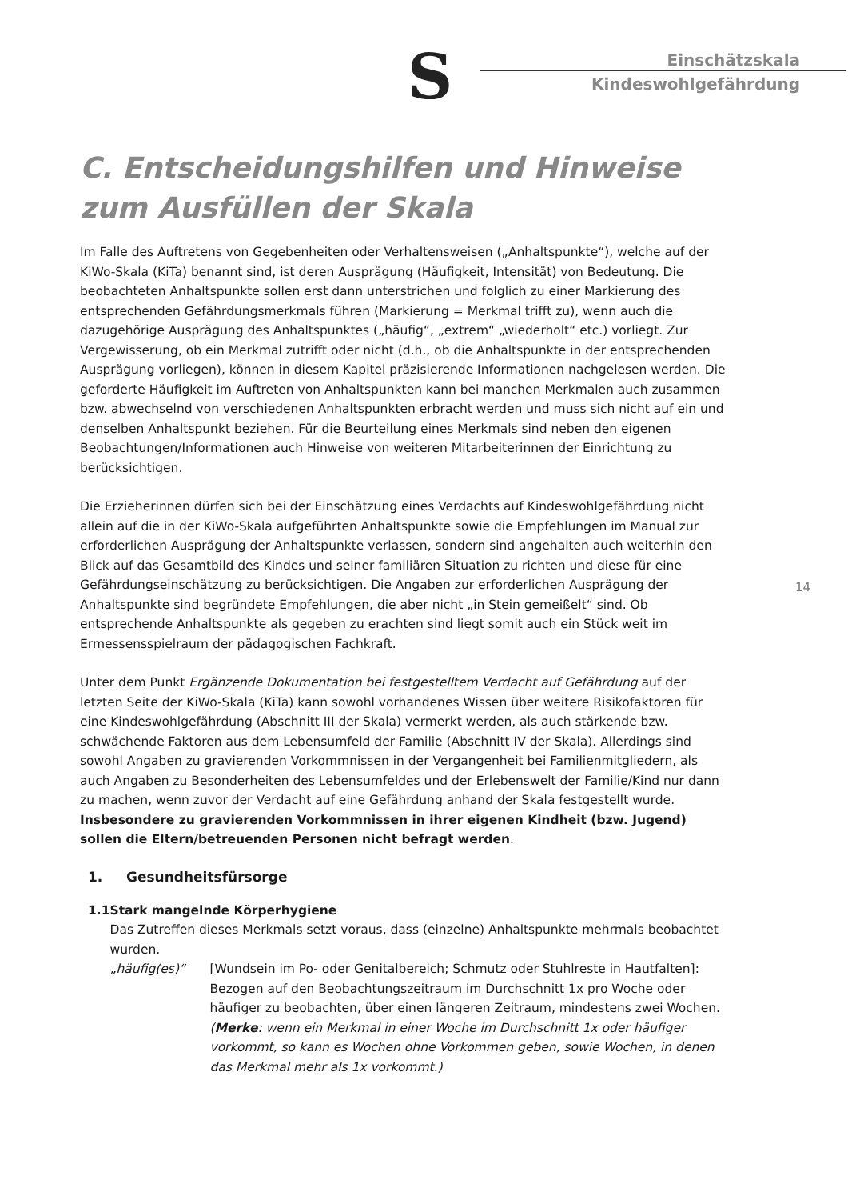S
Einschätzskala
Kindeswohlgefährdung
14
C. Entscheidungshilfen und Hinweise zum Ausfüllen der Skala
Im Falle des Auftretens von Gegebenheiten oder Verhaltensweisen („Anhaltspunkte“), welche auf der KiWo-Skala (KiTa) benannt sind, ist deren Ausprägung (Häufigkeit, Intensität) von Bedeutung. Die beobachteten Anhaltspunkte sollen erst dann unterstrichen und folglich zu einer Markierung des entsprechenden Gefährdungsmerkmals führen (Markierung = Merkmal trifft zu), wenn auch die dazugehörige Ausprägung des Anhaltspunktes („häufig“, „extrem“ „wiederholt“ etc.) vorliegt. Zur Vergewisserung, ob ein Merkmal zutrifft oder nicht (d.h., ob die Anhaltspunkte in der entsprechenden Ausprägung vorliegen), können in diesem Kapitel präzisierende Informationen nachgelesen werden. Die geforderte Häufigkeit im Auftreten von Anhaltspunkten kann bei manchen Merkmalen auch zusammen bzw. abwechselnd von verschiedenen Anhaltspunkten erbracht werden und muss sich nicht auf ein und denselben Anhaltspunkt beziehen. Für die Beurteilung eines Merkmals sind neben den eigenen Beobachtungen/Informationen auch Hinweise von weiteren Mitarbeiterinnen der Einrichtung zu berücksichtigen.
Die Erzieherinnen dürfen sich bei der Einschätzung eines Verdachts auf Kindeswohlgefährdung nicht allein auf die in der KiWo-Skala aufgeführten Anhaltspunkte sowie die Empfehlungen im Manual zur erforderlichen Ausprägung der Anhaltspunkte verlassen, sondern sind angehalten auch weiterhin den Blick auf das Gesamtbild des Kindes und seiner familiären Situation zu richten und diese für eine Gefährdungseinschätzung zu berücksichtigen. Die Angaben zur erforderlichen Ausprägung der Anhaltspunkte sind begründete Empfehlungen, die aber nicht „in Stein gemeißelt“ sind. Ob entsprechende Anhaltspunkte als gegeben zu erachten sind liegt somit auch ein Stück weit im Ermessensspielraum der pädagogischen Fachkraft.
Unter dem Punkt Ergänzende Dokumentation bei festgestelltem Verdacht auf Gefährdung auf der letzten Seite der KiWo-Skala (KiTa) kann sowohl vorhandenes Wissen über weitere Risikofaktoren für eine Kindeswohlgefährdung (Abschnitt III der Skala) vermerkt werden, als auch stärkende bzw. schwächende Faktoren aus dem Lebensumfeld der Familie (Abschnitt IV der Skala). Allerdings sind sowohl Angaben zu gravierenden Vorkommnissen in der Vergangenheit bei Familienmitgliedern, als auch Angaben zu Besonderheiten des Lebensumfeldes und der Erlebenswelt der Familie/Kind nur dann zu machen, wenn zuvor der Verdacht auf eine Gefährdung anhand der Skala festgestellt wurde. Insbesondere zu gravierenden Vorkommnissen in ihrer eigenen Kindheit (bzw. Jugend) sollen die Eltern/betreuenden Personen nicht befragt werden.
1. Gesundheitsfürsorge
1.1 Stark mangelnde Körperhygiene
Das Zutreffen dieses Merkmals setzt voraus, dass (einzelne) Anhaltspunkte mehrmals beobachtet wurden.
„häufig(es)“ [Wundsein im Po- oder Genitalbereich; Schmutz oder Stuhlreste in Hautfalten]: Bezogen auf den Beobachtungszeitraum im Durchschnitt 1x pro Woche oder häufiger zu beobachten, über einen längeren Zeitraum, mindestens zwei Wochen. (Merke: wenn ein Merkmal in einer Woche im Durchschnitt 1x oder häufiger vorkommt, so kann es Wochen ohne Vorkommen geben, sowie Wochen, in denen das Merkmal mehr als 1x vorkommt.)